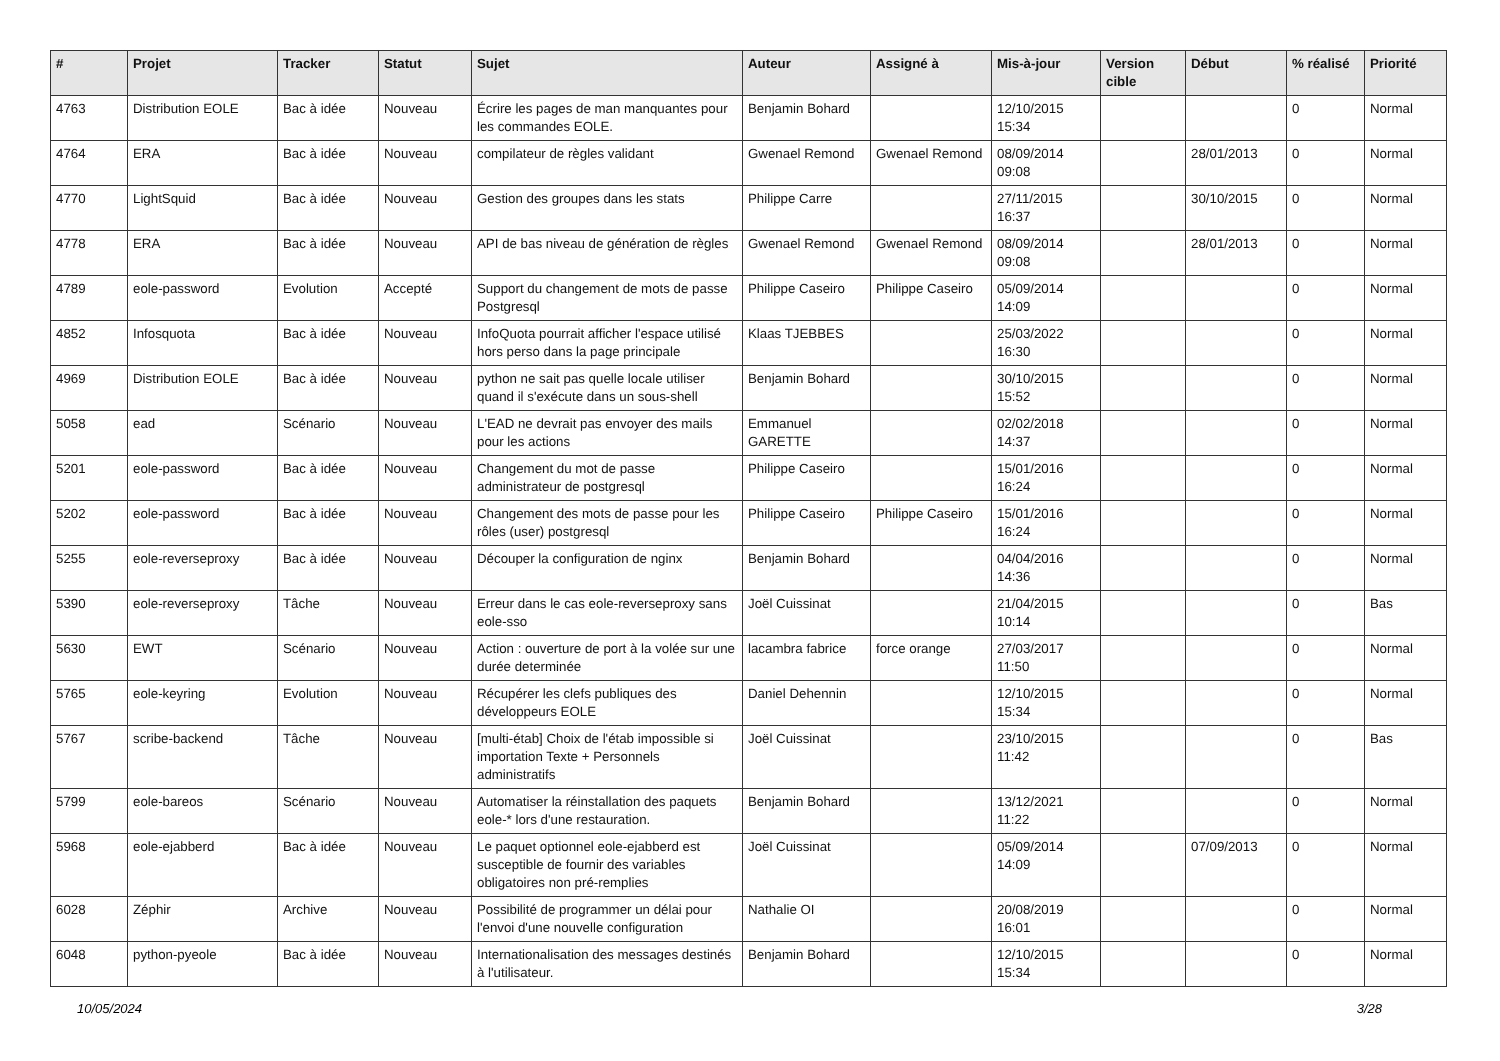| # | Projet | Tracker | Statut | Sujet | Auteur | Assigné à | Mis-à-jour | Version cible | Début | % réalisé | Priorité |
| --- | --- | --- | --- | --- | --- | --- | --- | --- | --- | --- | --- |
| 4763 | Distribution EOLE | Bac à idée | Nouveau | Écrire les pages de man manquantes pour les commandes EOLE. | Benjamin Bohard | | 12/10/2015 15:34 | | | 0 | Normal |
| 4764 | ERA | Bac à idée | Nouveau | compilateur de règles validant | Gwenael Remond | Gwenael Remond | 08/09/2014 09:08 | | 28/01/2013 | 0 | Normal |
| 4770 | LightSquid | Bac à idée | Nouveau | Gestion des groupes dans les stats | Philippe Carre | | 27/11/2015 16:37 | | 30/10/2015 | 0 | Normal |
| 4778 | ERA | Bac à idée | Nouveau | API de bas niveau de génération de règles | Gwenael Remond | Gwenael Remond | 08/09/2014 09:08 | | 28/01/2013 | 0 | Normal |
| 4789 | eole-password | Evolution | Accepté | Support du changement de mots de passe Postgresql | Philippe Caseiro | Philippe Caseiro | 05/09/2014 14:09 | | | 0 | Normal |
| 4852 | Infosquota | Bac à idée | Nouveau | InfoQuota pourrait afficher l'espace utilisé hors perso dans la page principale | Klaas TJEBBES | | 25/03/2022 16:30 | | | 0 | Normal |
| 4969 | Distribution EOLE | Bac à idée | Nouveau | python ne sait pas quelle locale utiliser quand il s'exécute dans un sous-shell | Benjamin Bohard | | 30/10/2015 15:52 | | | 0 | Normal |
| 5058 | ead | Scénario | Nouveau | L'EAD ne devrait pas envoyer des mails pour les actions | Emmanuel GARETTE | | 02/02/2018 14:37 | | | 0 | Normal |
| 5201 | eole-password | Bac à idée | Nouveau | Changement du mot de passe administrateur de postgresql | Philippe Caseiro | | 15/01/2016 16:24 | | | 0 | Normal |
| 5202 | eole-password | Bac à idée | Nouveau | Changement des mots de passe pour les rôles (user) postgresql | Philippe Caseiro | Philippe Caseiro | 15/01/2016 16:24 | | | 0 | Normal |
| 5255 | eole-reverseproxy | Bac à idée | Nouveau | Découper la configuration de nginx | Benjamin Bohard | | 04/04/2016 14:36 | | | 0 | Normal |
| 5390 | eole-reverseproxy | Tâche | Nouveau | Erreur dans le cas eole-reverseproxy sans eole-sso | Joël Cuissinat | | 21/04/2015 10:14 | | | 0 | Bas |
| 5630 | EWT | Scénario | Nouveau | Action : ouverture de port à la volée sur une durée determinée | lacambra fabrice | force orange | 27/03/2017 11:50 | | | 0 | Normal |
| 5765 | eole-keyring | Evolution | Nouveau | Récupérer les clefs publiques des développeurs EOLE | Daniel Dehennin | | 12/10/2015 15:34 | | | 0 | Normal |
| 5767 | scribe-backend | Tâche | Nouveau | [multi-étab] Choix de l'étab impossible si importation Texte + Personnels administratifs | Joël Cuissinat | | 23/10/2015 11:42 | | | 0 | Bas |
| 5799 | eole-bareos | Scénario | Nouveau | Automatiser la réinstallation des paquets eole-* lors d'une restauration. | Benjamin Bohard | | 13/12/2021 11:22 | | | 0 | Normal |
| 5968 | eole-ejabberd | Bac à idée | Nouveau | Le paquet optionnel eole-ejabberd est susceptible de fournir des variables obligatoires non pré-remplies | Joël Cuissinat | | 05/09/2014 14:09 | | 07/09/2013 | 0 | Normal |
| 6028 | Zéphir | Archive | Nouveau | Possibilité de programmer un délai pour l'envoi d'une nouvelle configuration | Nathalie OI | | 20/08/2019 16:01 | | | 0 | Normal |
| 6048 | python-pyeole | Bac à idée | Nouveau | Internationalisation des messages destinés à l'utilisateur. | Benjamin Bohard | | 12/10/2015 15:34 | | | 0 | Normal |
10/05/2024 3/28